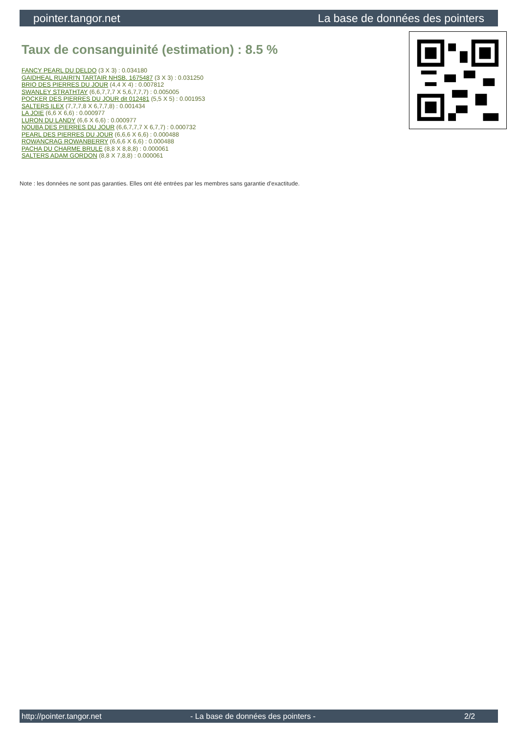pointer.tangor.net La base de données des pointers
Taux de consanguinité (estimation) : 8.5 %
FANCY PEARL DU DELDO (3 X 3) : 0.034180
GAIDHEAL RUAIRI'N TARTAIR NHSB. 1675487 (3 X 3) : 0.031250
BRIO DES PIERRES DU JOUR (4,4 X 4) : 0.007812
SWANLEY STRATHTAY (6,6,7,7,7 X 5,6,7,7,7) : 0.005005
POCKER DES PIERRES DU JOUR dit 012481 (5,5 X 5) : 0.001953
SALTERS ILEX (7,7,7,8 X 6,7,7,8) : 0.001434
LA JOIE (6,6 X 6,6) : 0.000977
LURON DU LANDY (6,6 X 6,6) : 0.000977
NOUBA DES PIERRES DU JOUR (6,6,7,7,7 X 6,7,7) : 0.000732
PEARL DES PIERRES DU JOUR (6,6,6 X 6,6) : 0.000488
ROWANCRAG ROWANBERRY (6,6,6 X 6,6) : 0.000488
PACHA DU CHARME BRULE (8,8 X 8,8,8) : 0.000061
SALTERS ADAM GORDON (8,8 X 7,8,8) : 0.000061
Note : les données ne sont pas garanties. Elles ont été entrées par les membres sans garantie d'exactitude.
http://pointer.tangor.net - La base de données des pointers - 2/2